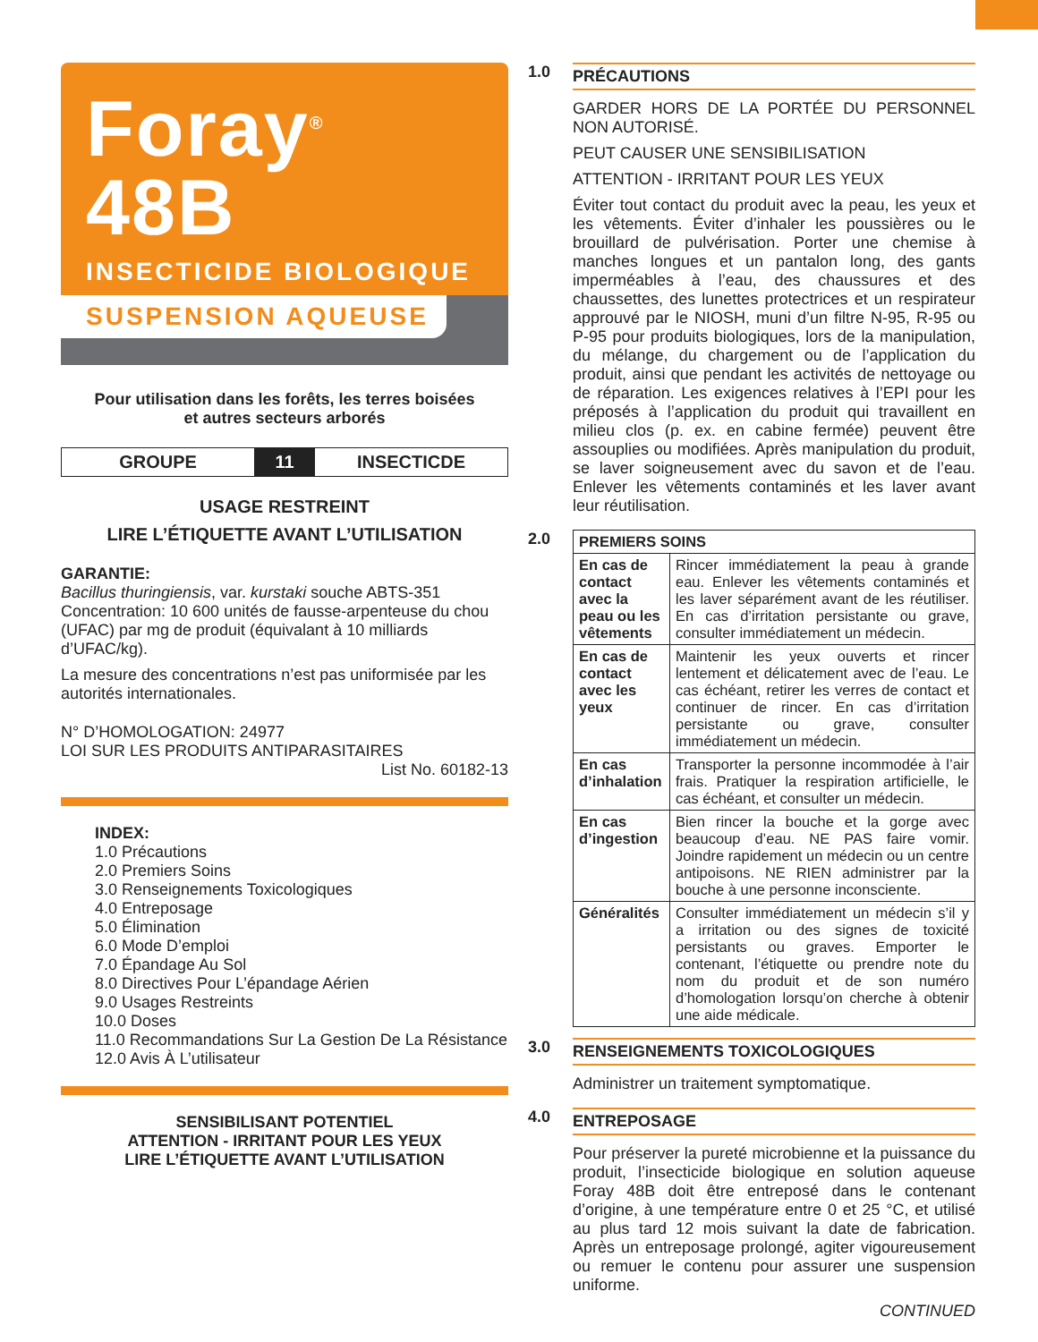Foray<sup>®</sup> 48B
INSECTICIDE BIOLOGIQUE
SUSPENSION AQUEUSE
Pour utilisation dans les forêts, les terres boisées
et autres secteurs arborés
GROUPE 11 INSECTICDE
USAGE RESTREINT
LIRE L’ÉTIQUETTE AVANT L’UTILISATION
GARANTIE:
Bacillus thuringiensis, var. kurstaki souche ABTS-351 Concentration: 10 600 unités de fausse-arpenteuse du chou (UFAC) par mg de produit (équivalant à 10 milliards d’UFAC/kg).
La mesure des concentrations n’est pas uniformisée par les autorités internationales.
N° D’HOMOLOGATION: 24977
LOI SUR LES PRODUITS ANTIPARASITAIRES
List No. 60182-13
INDEX:
1.0 Précautions
2.0 Premiers Soins
3.0 Renseignements Toxicologiques
4.0 Entreposage
5.0 Élimination
6.0 Mode D’emploi
7.0 Épandage Au Sol
8.0 Directives Pour L’épandage Aérien
9.0 Usages Restreints
10.0 Doses
11.0 Recommandations Sur La Gestion De La Résistance
12.0 Avis À L’utilisateur
SENSIBILISANT POTENTIEL
ATTENTION - IRRITANT POUR LES YEUX
LIRE L’ÉTIQUETTE AVANT L’UTILISATION
1.0
PRÉCAUTIONS
GARDER HORS DE LA PORTÉE DU PERSONNEL NON AUTORISÉ.
PEUT CAUSER UNE SENSIBILISATION
ATTENTION - IRRITANT POUR LES YEUX
Éviter tout contact du produit avec la peau, les yeux et les vêtements. Éviter d’inhaler les poussières ou le brouillard de pulvérisation. Porter une chemise à manches longues et un pantalon long, des gants imperméables à l’eau, des chaussures et des chaussettes, des lunettes protectrices et un respirateur approuvé par le NIOSH, muni d’un filtre N-95, R-95 ou P-95 pour produits biologiques, lors de la manipulation, du mélange, du chargement ou de l’application du produit, ainsi que pendant les activités de nettoyage ou de réparation. Les exigences relatives à l’EPI pour les préposés à l’application du produit qui travaillent en milieu clos (p. ex. en cabine fermée) peuvent être assouplies ou modifiées. Après manipulation du produit, se laver soigneusement avec du savon et de l’eau. Enlever les vêtements contaminés et les laver avant leur réutilisation.
2.0
| PREMIERS SOINS | |
| --- | --- |
| En cas de contact avec la peau ou les vêtements | Rincer immédiatement la peau à grande eau. Enlever les vêtements contaminés et les laver séparément avant de les réutiliser. En cas d’irritation persistante ou grave, consulter immédiatement un médecin. |
| En cas de contact avec les yeux | Maintenir les yeux ouverts et rincer lentement et délicatement avec de l’eau. Le cas échéant, retirer les verres de contact et continuer de rincer. En cas d’irritation persistante ou grave, consulter immédiatement un médecin. |
| En cas d’inhalation | Transporter la personne incommodée à l’air frais. Pratiquer la respiration artificielle, le cas échéant, et consulter un médecin. |
| En cas d’ingestion | Bien rincer la bouche et la gorge avec beaucoup d’eau. NE PAS faire vomir. Joindre rapidement un médecin ou un centre antipoisons. NE RIEN administrer par la bouche à une personne inconsciente. |
| Généralités | Consulter immédiatement un médecin s’il y a irritation ou des signes de toxicité persistants ou graves. Emporter le contenant, l’étiquette ou prendre note du nom du produit et de son numéro d’homologation lorsqu’on cherche à obtenir une aide médicale. |
3.0
RENSEIGNEMENTS TOXICOLOGIQUES
Administrer un traitement symptomatique.
4.0
ENTREPOSAGE
Pour préserver la pureté microbienne et la puissance du produit, l’insecticide biologique en solution aqueuse Foray 48B doit être entreposé dans le contenant d’origine, à une température entre 0 et 25 °C, et utilisé au plus tard 12 mois suivant la date de fabrication. Après un entreposage prolongé, agiter vigoureusement ou remuer le contenu pour assurer une suspension uniforme.
CONTINUED